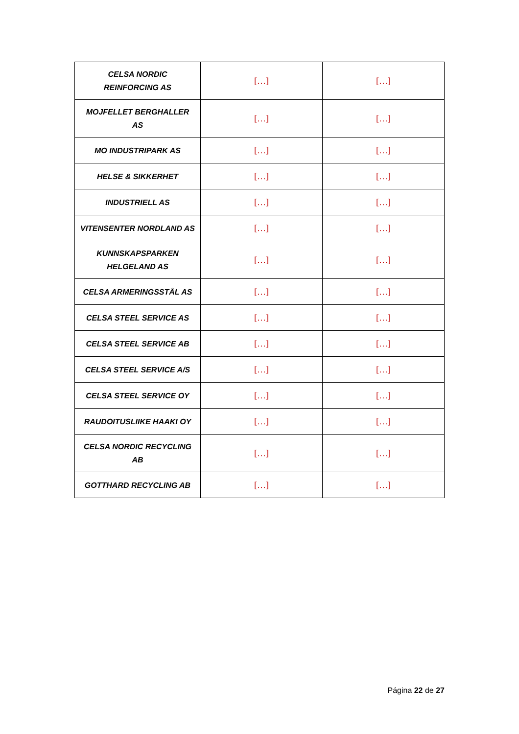| CELSA NORDIC REINFORCING AS | […] | […] |
| MOJFELLET BERGHALLER AS | […] | […] |
| MO INDUSTRIPARK AS | […] | […] |
| HELSE & SIKKERHET | […] | […] |
| INDUSTRIELL AS | […] | […] |
| VITENSENTER NORDLAND AS | […] | […] |
| KUNNSKAPSPARKEN HELGELAND AS | […] | […] |
| CELSA ARMERINGSSTÅL AS | […] | […] |
| CELSA STEEL SERVICE AS | […] | […] |
| CELSA STEEL SERVICE AB | […] | […] |
| CELSA STEEL SERVICE A/S | […] | […] |
| CELSA STEEL SERVICE OY | […] | […] |
| RAUDOITUSLIIKE HAAKI OY | […] | […] |
| CELSA NORDIC RECYCLING AB | […] | […] |
| GOTTHARD RECYCLING AB | […] | […] |
Página 22 de 27